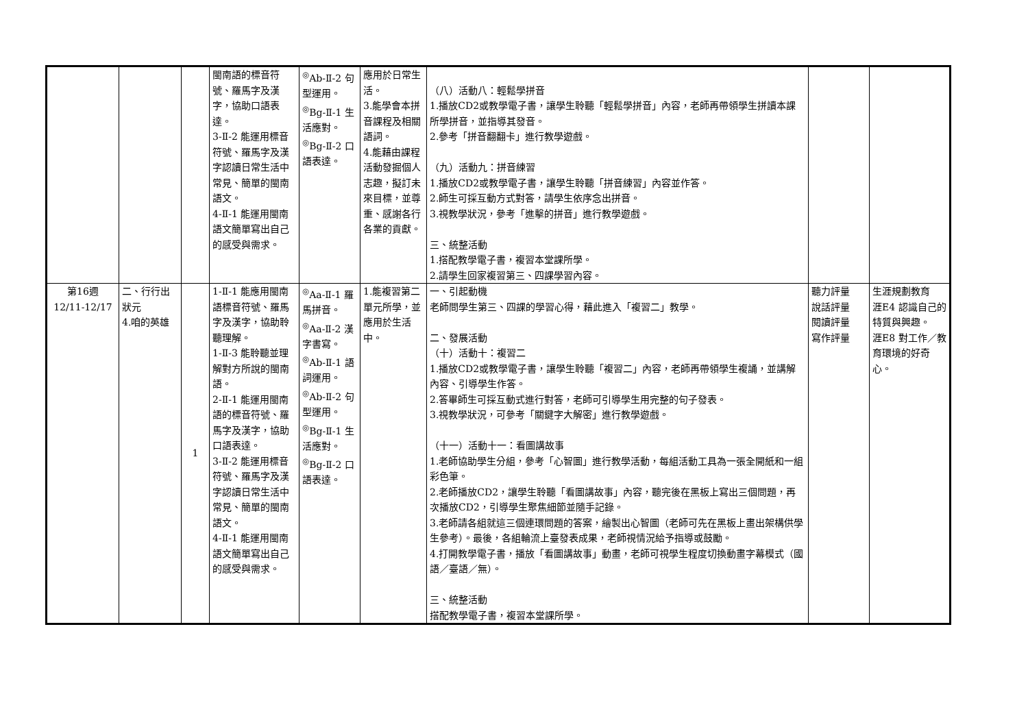| | | | 閩南語的標音符號、羅馬字及漢字，協助口語表達。 3-Ⅱ-2 能運用標音符號、羅馬字及漢字認讀日常生活中常見、簡單的閩南語文。 4-Ⅱ-1 能運用閩南語文簡單寫出自己的感受與需求。 | <sup>◎</sup>Ab-Ⅱ-2 句型運用。 <sup>◎</sup>Bg-Ⅱ-1 生活應對。 <sup>◎</sup>Bg-Ⅱ-2 口語表達。 | 應用於日常生活。 3.能學會本拼音課程及相關語詞。 4.能藉由課程活動發掘個人志趣，擬訂未來目標，並尊重、感謝各行各業的貢獻。 | （八）活動八：輕鬆學拼音 1.播放CD2或教學電子書，讓學生聆聽「輕鬆學拼音」內容，老師再帶領學生拼讀本課所學拼音，並指導其發音。 2.參考「拼音翻翻卡」進行教學遊戲。 （九）活動九：拼音練習 1.播放CD2或教學電子書，讓學生聆聽「拼音練習」內容並作答。 2.師生可採互動方式對答，請學生依序念出拼音。 3.視教學狀況，參考「進擊的拼音」進行教學遊戲。 三、統整活動 1.搭配教學電子書，複習本堂課所學。 2.請學生回家複習第三、四課學習內容。 | | |
| 第16週 12/11-12/17 | 二、行行出狀元 4.咱的英雄 | 1 | 1-Ⅱ-1 能應用閩南語標音符號、羅馬字及漢字，協助聆聽理解。 1-Ⅱ-3 能聆聽並理解對方所說的閩南語。 2-Ⅱ-1 能運用閩南語的標音符號、羅馬字及漢字，協助口語表達。 3-Ⅱ-2 能運用標音符號、羅馬字及漢字認讀日常生活中常見、簡單的閩南語文。 4-Ⅱ-1 能運用閩南語文簡單寫出自己的感受與需求。 | <sup>◎</sup>Aa-Ⅱ-1 羅馬拼音。 <sup>◎</sup>Aa-Ⅱ-2 漢字書寫。 <sup>◎</sup>Ab-Ⅱ-1 語詞運用。 <sup>◎</sup>Ab-Ⅱ-2 句型運用。 <sup>◎</sup>Bg-Ⅱ-1 生活應對。 <sup>◎</sup>Bg-Ⅱ-2 口語表達。 | 1.能複習第二單元所學，並應用於生活中。 | 一、引起動機 老師問學生第三、四課的學習心得，藉此進入「複習二」教學。 二、發展活動 （十）活動十：複習二 1.播放CD2或教學電子書，讓學生聆聽「複習二」內容，老師再帶領學生複誦，並講解內容、引導學生作答。 2.答畢師生可採互動式進行對答，老師可引導學生用完整的句子發表。 3.視教學狀況，可參考「關鍵字大解密」進行教學遊戲。 （十一）活動十一：看圖講故事 1.老師協助學生分組，參考「心智圖」進行教學活動，每組活動工具為一張全開紙和一組彩色筆。 2.老師播放CD2，讓學生聆聽「看圖講故事」內容，聽完後在黑板上寫出三個問題，再次播放CD2，引導學生聚焦細節並隨手記錄。 3.老師請各組就這三個連環問題的答案，繪製出心智圖（老師可先在黑板上畫出架構供學生參考）。最後，各組輪流上臺發表成果，老師視情況給予指導或鼓勵。 4.打開教學電子書，播放「看圖講故事」動畫，老師可視學生程度切換動畫字幕模式（國語／臺語／無）。 三、統整活動 搭配教學電子書，複習本堂課所學。 | 聽力評量 說話評量 閱讀評量 寫作評量 | 生涯規劃教育 涯E4 認識自己的特質與興趣。 涯E8 對工作／教育環境的好奇心。 |